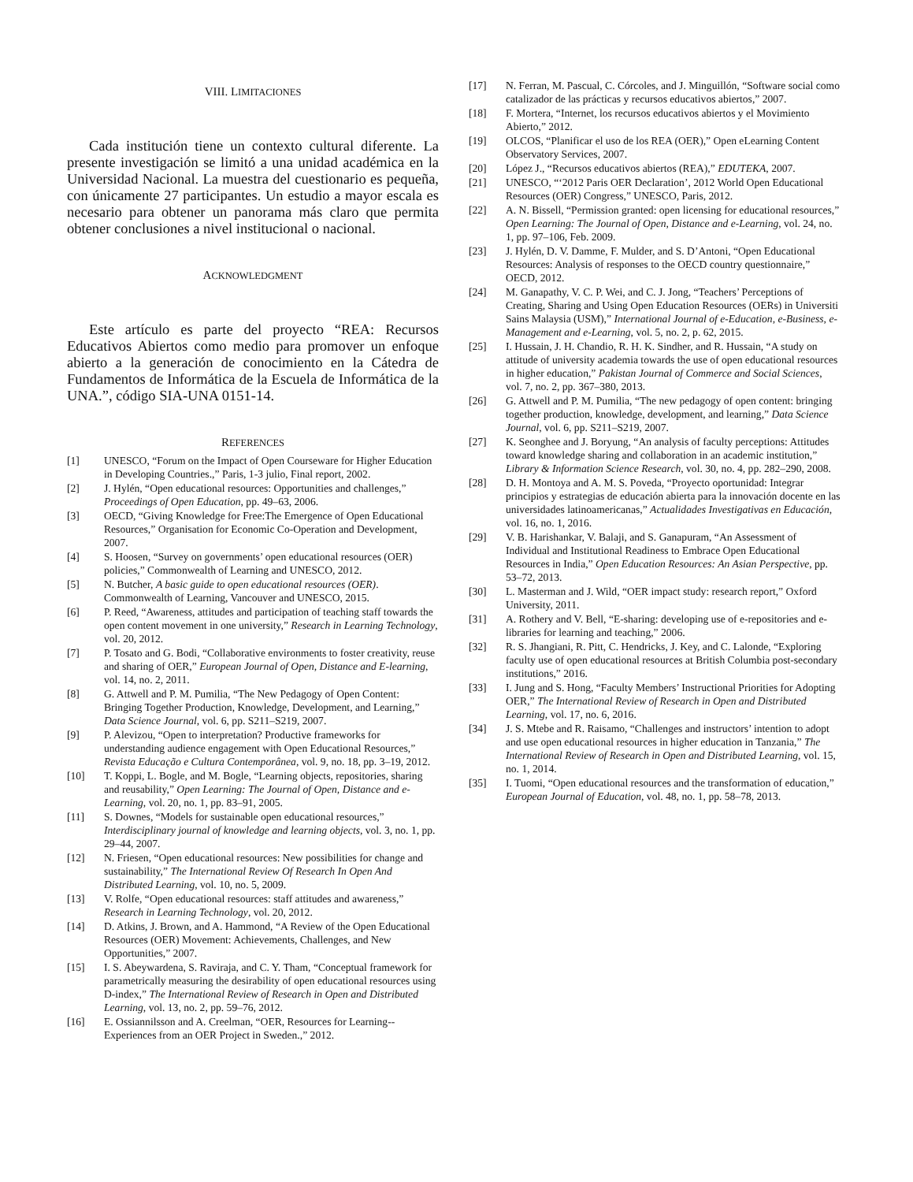VIII. LIMITACIONES
Cada institución tiene un contexto cultural diferente. La presente investigación se limitó a una unidad académica en la Universidad Nacional. La muestra del cuestionario es pequeña, con únicamente 27 participantes. Un estudio a mayor escala es necesario para obtener un panorama más claro que permita obtener conclusiones a nivel institucional o nacional.
ACKNOWLEDGMENT
Este artículo es parte del proyecto “REA: Recursos Educativos Abiertos como medio para promover un enfoque abierto a la generación de conocimiento en la Cátedra de Fundamentos de Informática de la Escuela de Informática de la UNA.”, código SIA-UNA 0151-14.
REFERENCES
[1] UNESCO, “Forum on the Impact of Open Courseware for Higher Education in Developing Countries.,” Paris, 1-3 julio, Final report, 2002.
[2] J. Hylén, “Open educational resources: Opportunities and challenges,” Proceedings of Open Education, pp. 49–63, 2006.
[3] OECD, “Giving Knowledge for Free:The Emergence of Open Educational Resources,” Organisation for Economic Co-Operation and Development, 2007.
[4] S. Hoosen, “Survey on governments’ open educational resources (OER) policies,” Commonwealth of Learning and UNESCO, 2012.
[5] N. Butcher, A basic guide to open educational resources (OER). Commonwealth of Learning, Vancouver and UNESCO, 2015.
[6] P. Reed, “Awareness, attitudes and participation of teaching staff towards the open content movement in one university,” Research in Learning Technology, vol. 20, 2012.
[7] P. Tosato and G. Bodi, “Collaborative environments to foster creativity, reuse and sharing of OER,” European Journal of Open, Distance and E-learning, vol. 14, no. 2, 2011.
[8] G. Attwell and P. M. Pumilia, “The New Pedagogy of Open Content: Bringing Together Production, Knowledge, Development, and Learning,” Data Science Journal, vol. 6, pp. S211–S219, 2007.
[9] P. Alevizou, “Open to interpretation? Productive frameworks for understanding audience engagement with Open Educational Resources,” Revista Educação e Cultura Contemporânea, vol. 9, no. 18, pp. 3–19, 2012.
[10] T. Koppi, L. Bogle, and M. Bogle, “Learning objects, repositories, sharing and reusability,” Open Learning: The Journal of Open, Distance and e-Learning, vol. 20, no. 1, pp. 83–91, 2005.
[11] S. Downes, “Models for sustainable open educational resources,” Interdisciplinary journal of knowledge and learning objects, vol. 3, no. 1, pp. 29–44, 2007.
[12] N. Friesen, “Open educational resources: New possibilities for change and sustainability,” The International Review Of Research In Open And Distributed Learning, vol. 10, no. 5, 2009.
[13] V. Rolfe, “Open educational resources: staff attitudes and awareness,” Research in Learning Technology, vol. 20, 2012.
[14] D. Atkins, J. Brown, and A. Hammond, “A Review of the Open Educational Resources (OER) Movement: Achievements, Challenges, and New Opportunities,” 2007.
[15] I. S. Abeywardena, S. Raviraja, and C. Y. Tham, “Conceptual framework for parametrically measuring the desirability of open educational resources using D-index,” The International Review of Research in Open and Distributed Learning, vol. 13, no. 2, pp. 59–76, 2012.
[16] E. Ossiannilsson and A. Creelman, “OER, Resources for Learning--Experiences from an OER Project in Sweden.,” 2012.
[17] N. Ferran, M. Pascual, C. Córcoles, and J. Minguillón, “Software social como catalizador de las prácticas y recursos educativos abiertos,” 2007.
[18] F. Mortera, “Internet, los recursos educativos abiertos y el Movimiento Abierto,” 2012.
[19] OLCOS, “Planificar el uso de los REA (OER),” Open eLearning Content Observatory Services, 2007.
[20] López J., “Recursos educativos abiertos (REA),” EDUTEKA, 2007.
[21] UNESCO, “‘2012 Paris OER Declaration’, 2012 World Open Educational Resources (OER) Congress,” UNESCO, Paris, 2012.
[22] A. N. Bissell, “Permission granted: open licensing for educational resources,” Open Learning: The Journal of Open, Distance and e-Learning, vol. 24, no. 1, pp. 97–106, Feb. 2009.
[23] J. Hylén, D. V. Damme, F. Mulder, and S. D’Antoni, “Open Educational Resources: Analysis of responses to the OECD country questionnaire,” OECD, 2012.
[24] M. Ganapathy, V. C. P. Wei, and C. J. Jong, “Teachers’ Perceptions of Creating, Sharing and Using Open Education Resources (OERs) in Universiti Sains Malaysia (USM),” International Journal of e-Education, e-Business, e-Management and e-Learning, vol. 5, no. 2, p. 62, 2015.
[25] I. Hussain, J. H. Chandio, R. H. K. Sindher, and R. Hussain, “A study on attitude of university academia towards the use of open educational resources in higher education,” Pakistan Journal of Commerce and Social Sciences, vol. 7, no. 2, pp. 367–380, 2013.
[26] G. Attwell and P. M. Pumilia, “The new pedagogy of open content: bringing together production, knowledge, development, and learning,” Data Science Journal, vol. 6, pp. S211–S219, 2007.
[27] K. Seonghee and J. Boryung, “An analysis of faculty perceptions: Attitudes toward knowledge sharing and collaboration in an academic institution,” Library & Information Science Research, vol. 30, no. 4, pp. 282–290, 2008.
[28] D. H. Montoya and A. M. S. Poveda, “Proyecto oportunidad: Integrar principios y estrategias de educación abierta para la innovación docente en las universidades latinoamericanas,” Actualidades Investigativas en Educación, vol. 16, no. 1, 2016.
[29] V. B. Harishankar, V. Balaji, and S. Ganapuram, “An Assessment of Individual and Institutional Readiness to Embrace Open Educational Resources in India,” Open Education Resources: An Asian Perspective, pp. 53–72, 2013.
[30] L. Masterman and J. Wild, “OER impact study: research report,” Oxford University, 2011.
[31] A. Rothery and V. Bell, “E-sharing: developing use of e-repositories and e-libraries for learning and teaching,” 2006.
[32] R. S. Jhangiani, R. Pitt, C. Hendricks, J. Key, and C. Lalonde, “Exploring faculty use of open educational resources at British Columbia post-secondary institutions,” 2016.
[33] I. Jung and S. Hong, “Faculty Members’ Instructional Priorities for Adopting OER,” The International Review of Research in Open and Distributed Learning, vol. 17, no. 6, 2016.
[34] J. S. Mtebe and R. Raisamo, “Challenges and instructors’ intention to adopt and use open educational resources in higher education in Tanzania,” The International Review of Research in Open and Distributed Learning, vol. 15, no. 1, 2014.
[35] I. Tuomi, “Open educational resources and the transformation of education,” European Journal of Education, vol. 48, no. 1, pp. 58–78, 2013.